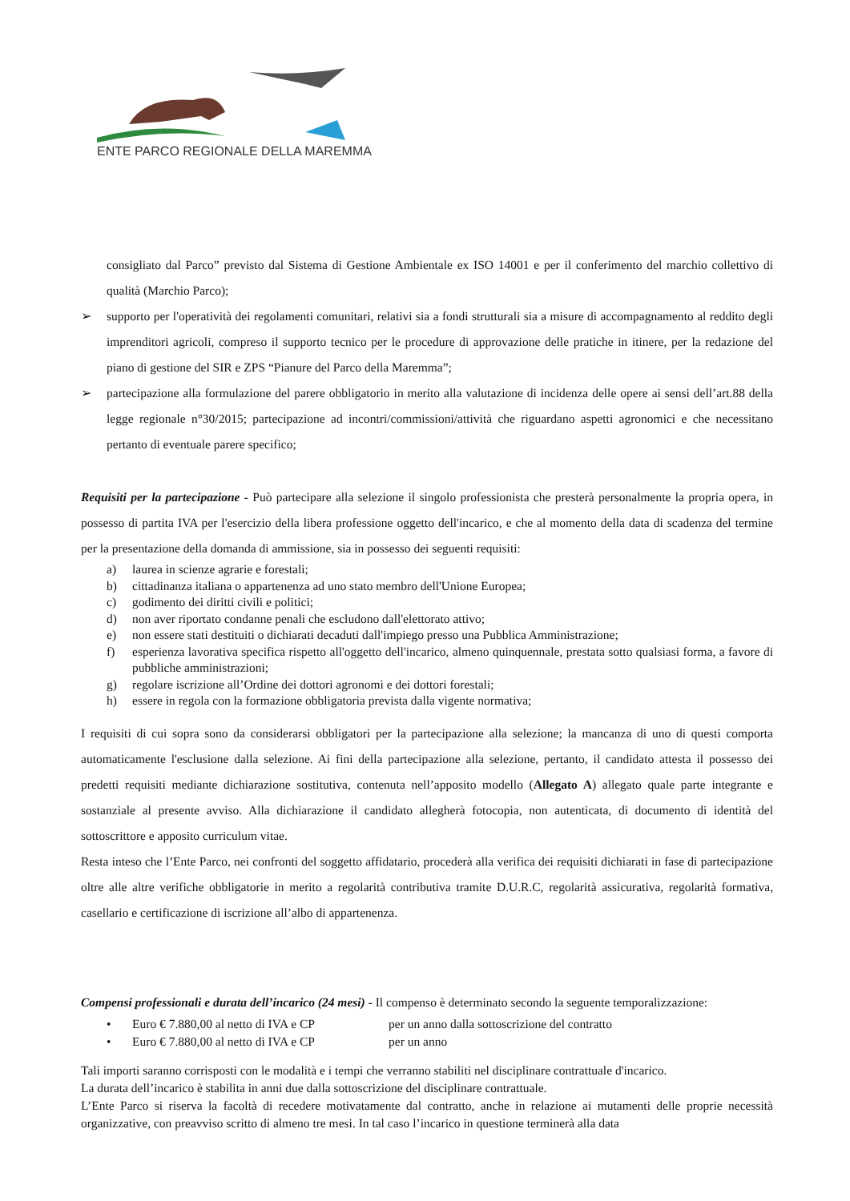ENTE PARCO REGIONALE DELLA MAREMMA
consigliato dal Parco” previsto dal Sistema di Gestione Ambientale ex ISO 14001 e per il conferimento del marchio collettivo di qualità (Marchio Parco);
➢ supporto per l'operatività dei regolamenti comunitari, relativi sia a fondi strutturali sia a misure di accompagnamento al reddito degli imprenditori agricoli, compreso il supporto tecnico per le procedure di approvazione delle pratiche in itinere, per la redazione del piano di gestione del SIR e ZPS “Pianure del Parco della Maremma”;
➢ partecipazione alla formulazione del parere obbligatorio in merito alla valutazione di incidenza delle opere ai sensi dell’art.88 della legge regionale n°30/2015; partecipazione ad incontri/commissioni/attività che riguardano aspetti agronomici e che necessitano pertanto di eventuale parere specifico;
Requisiti per la partecipazione - Può partecipare alla selezione il singolo professionista che presterà personalmente la propria opera, in possesso di partita IVA per l'esercizio della libera professione oggetto dell'incarico, e che al momento della data di scadenza del termine per la presentazione della domanda di ammissione, sia in possesso dei seguenti requisiti:
a) laurea in scienze agrarie e forestali;
b) cittadinanza italiana o appartenenza ad uno stato membro dell'Unione Europea;
c) godimento dei diritti civili e politici;
d) non aver riportato condanne penali che escludono dall'elettorato attivo;
e) non essere stati destituiti o dichiarati decaduti dall'impiego presso una Pubblica Amministrazione;
f) esperienza lavorativa specifica rispetto all'oggetto dell'incarico, almeno quinquennale, prestata sotto qualsiasi forma, a favore di pubbliche amministrazioni;
g) regolare iscrizione all’Ordine dei dottori agronomi e dei dottori forestali;
h) essere in regola con la formazione obbligatoria prevista dalla vigente normativa;
I requisiti di cui sopra sono da considerarsi obbligatori per la partecipazione alla selezione; la mancanza di uno di questi comporta automaticamente l'esclusione dalla selezione. Ai fini della partecipazione alla selezione, pertanto, il candidato attesta il possesso dei predetti requisiti mediante dichiarazione sostitutiva, contenuta nell’apposito modello (Allegato A) allegato quale parte integrante e sostanziale al presente avviso. Alla dichiarazione il candidato allegherà fotocopia, non autenticata, di documento di identità del sottoscrittore e apposito curriculum vitae.
Resta inteso che l’Ente Parco, nei confronti del soggetto affidatario, procederà alla verifica dei requisiti dichiarati in fase di partecipazione oltre alle altre verifiche obbligatorie in merito a regolarità contributiva tramite D.U.R.C, regolarità assicurativa, regolarità formativa, casellario e certificazione di iscrizione all’albo di appartenenza.
Compensi professionali e durata dell’incarico (24 mesi) - Il compenso è determinato secondo la seguente temporalizzazione:
• Euro € 7.880,00 al netto di IVA e CP per un anno dalla sottoscrizione del contratto
• Euro € 7.880,00 al netto di IVA e CP per un anno
Tali importi saranno corrisposti con le modalità e i tempi che verranno stabiliti nel disciplinare contrattuale d'incarico.
La durata dell’incarico è stabilita in anni due dalla sottoscrizione del disciplinare contrattuale.
L’Ente Parco si riserva la facoltà di recedere motivatamente dal contratto, anche in relazione ai mutamenti delle proprie necessità organizzative, con preavviso scritto di almeno tre mesi. In tal caso l’incarico in questione terminerà alla data